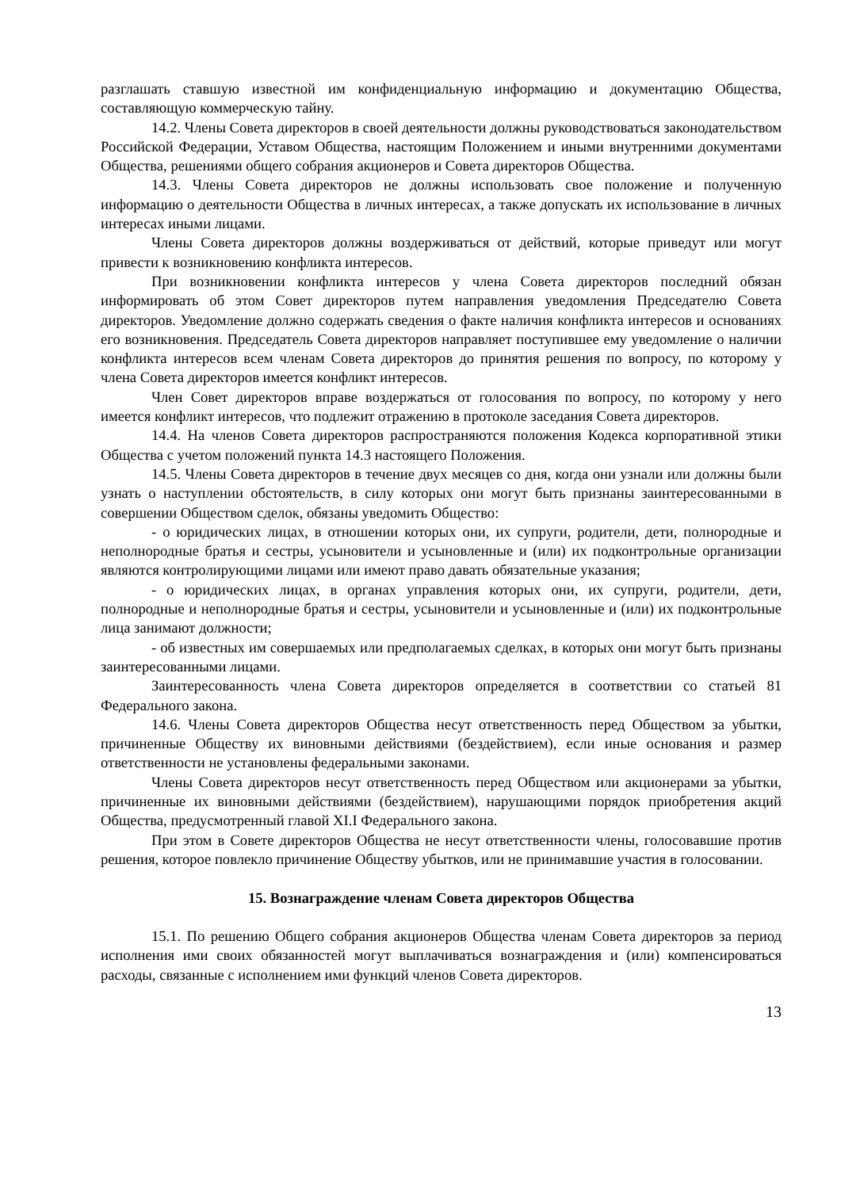разглашать ставшую известной им конфиденциальную информацию и документацию Общества, составляющую коммерческую тайну.
14.2. Члены Совета директоров в своей деятельности должны руководствоваться законодательством Российской Федерации, Уставом Общества, настоящим Положением и иными внутренними документами Общества, решениями общего собрания акционеров и Совета директоров Общества.
14.3. Члены Совета директоров не должны использовать свое положение и полученную информацию о деятельности Общества в личных интересах, а также допускать их использование в личных интересах иными лицами.
Члены Совета директоров должны воздерживаться от действий, которые приведут или могут привести к возникновению конфликта интересов.
При возникновении конфликта интересов у члена Совета директоров последний обязан информировать об этом Совет директоров путем направления уведомления Председателю Совета директоров. Уведомление должно содержать сведения о факте наличия конфликта интересов и основаниях его возникновения. Председатель Совета директоров направляет поступившее ему уведомление о наличии конфликта интересов всем членам Совета директоров до принятия решения по вопросу, по которому у члена Совета директоров имеется конфликт интересов.
Член Совет директоров вправе воздержаться от голосования по вопросу, по которому у него имеется конфликт интересов, что подлежит отражению в протоколе заседания Совета директоров.
14.4. На членов Совета директоров распространяются положения Кодекса корпоративной этики Общества с учетом положений пункта 14.3 настоящего Положения.
14.5. Члены Совета директоров в течение двух месяцев со дня, когда они узнали или должны были узнать о наступлении обстоятельств, в силу которых они могут быть признаны заинтересованными в совершении Обществом сделок, обязаны уведомить Общество:
- о юридических лицах, в отношении которых они, их супруги, родители, дети, полнородные и неполнородные братья и сестры, усыновители и усыновленные и (или) их подконтрольные организации являются контролирующими лицами или имеют право давать обязательные указания;
- о юридических лицах, в органах управления которых они, их супруги, родители, дети, полнородные и неполнородные братья и сестры, усыновители и усыновленные и (или) их подконтрольные лица занимают должности;
- об известных им совершаемых или предполагаемых сделках, в которых они могут быть признаны заинтересованными лицами.
Заинтересованность члена Совета директоров определяется в соответствии со статьей 81 Федерального закона.
14.6. Члены Совета директоров Общества несут ответственность перед Обществом за убытки, причиненные Обществу их виновными действиями (бездействием), если иные основания и размер ответственности не установлены федеральными законами.
Члены Совета директоров несут ответственность перед Обществом или акционерами за убытки, причиненные их виновными действиями (бездействием), нарушающими порядок приобретения акций Общества, предусмотренный главой XI.I Федерального закона.
При этом в Совете директоров Общества не несут ответственности члены, голосовавшие против решения, которое повлекло причинение Обществу убытков, или не принимавшие участия в голосовании.
15. Вознаграждение членам Совета директоров Общества
15.1. По решению Общего собрания акционеров Общества членам Совета директоров за период исполнения ими своих обязанностей могут выплачиваться вознаграждения и (или) компенсироваться расходы, связанные с исполнением ими функций членов Совета директоров.
13